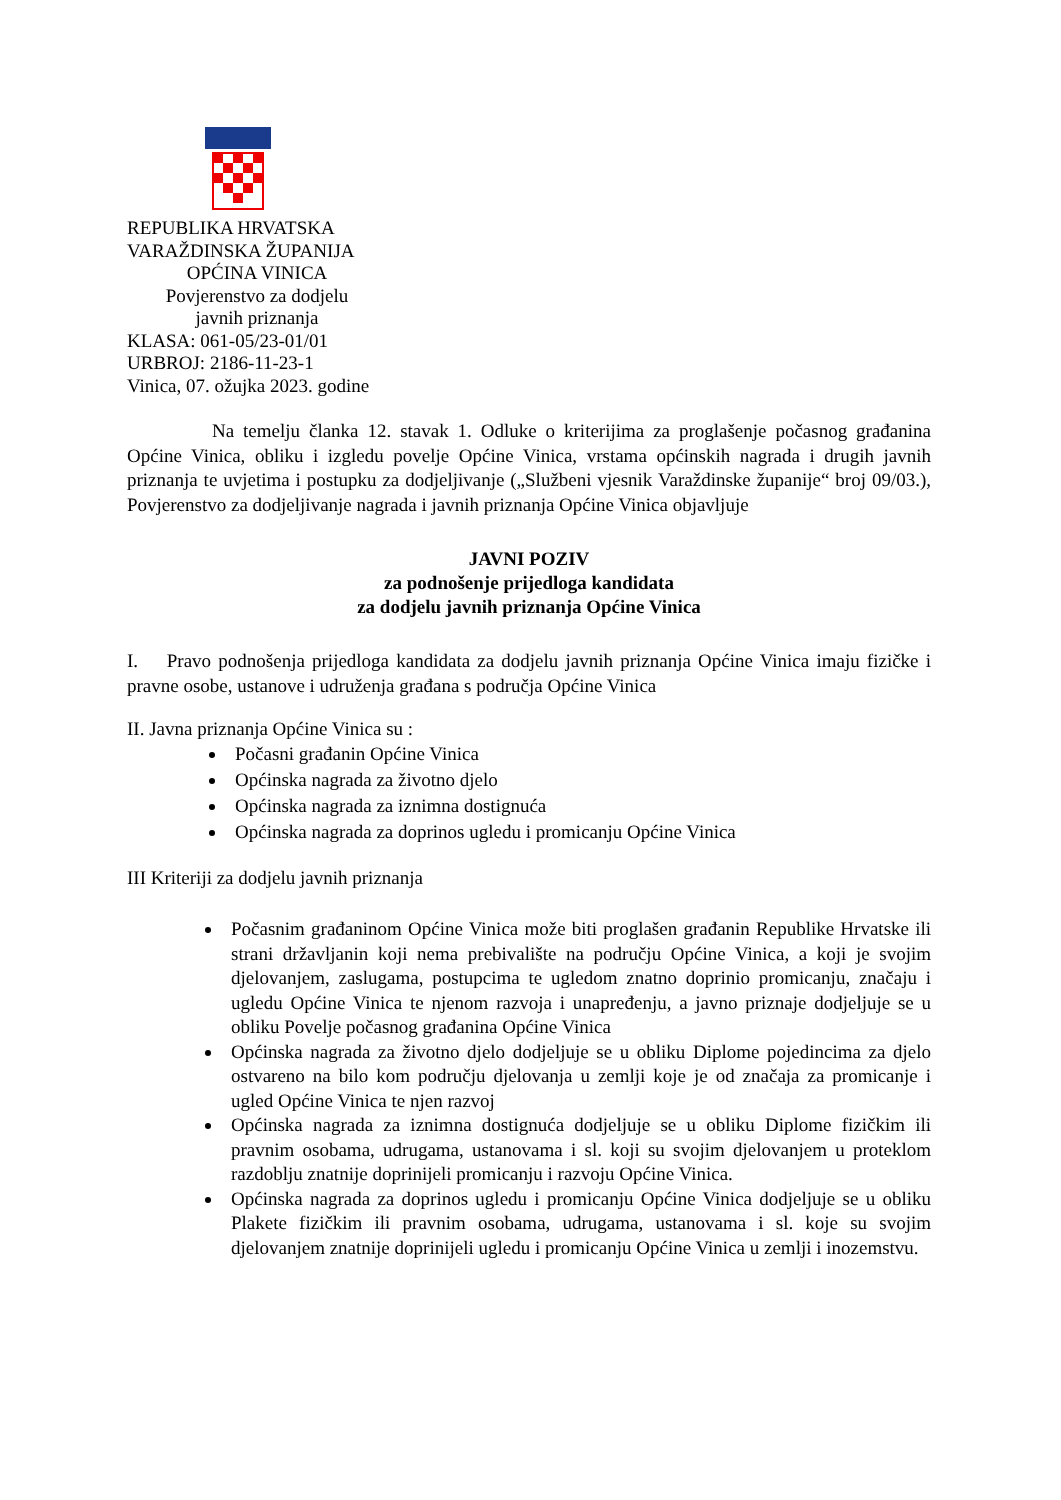REPUBLIKA HRVATSKA
VARAŽDINSKA ŽUPANIJA
OPĆINA VINICA
Povjerenstvo za dodjelu
javnih priznanja
KLASA: 061-05/23-01/01
URBROJ: 2186-11-23-1
Vinica, 07. ožujka 2023. godine
Na temelju članka 12. stavak 1. Odluke o kriterijima za proglašenje počasnog građanina Općine Vinica, obliku i izgledu povelje Općine Vinica, vrstama općinskih nagrada i drugih javnih priznanja te uvjetima i postupku za dodjeljivanje („Službeni vjesnik Varaždinske županije“ broj 09/03.), Povjerenstvo za dodjeljivanje nagrada i javnih priznanja Općine Vinica objavljuje
JAVNI POZIV
za podnošenje prijedloga kandidata
za dodjelu javnih priznanja Općine Vinica
I. Pravo podnošenja prijedloga kandidata za dodjelu javnih priznanja Općine Vinica imaju fizičke i pravne osobe, ustanove i udruženja građana s područja Općine Vinica
II. Javna priznanja Općine Vinica su :
Počasni građanin Općine Vinica
Općinska nagrada za životno djelo
Općinska nagrada za iznimna dostignuća
Općinska nagrada za doprinos ugledu i promicanju Općine Vinica
III Kriteriji za dodjelu javnih priznanja
Počasnim građaninom Općine Vinica može biti proglašen građanin Republike Hrvatske ili strani državljanin koji nema prebivalište na području Općine Vinica, a koji je svojim djelovanjem, zaslugama, postupcima te ugledom znatno doprinio promicanju, značaju i ugledu Općine Vinica te njenom razvoja i unapređenju, a javno priznaje dodjeljuje se u obliku Povelje počasnog građanina Općine Vinica
Općinska nagrada za životno djelo dodjeljuje se u obliku Diplome pojedincima za djelo ostvareno na bilo kom području djelovanja u zemlji koje je od značaja za promicanje i ugled Općine Vinica te njen razvoj
Općinska nagrada za iznimna dostignuća dodjeljuje se u obliku Diplome fizičkim ili pravnim osobama, udrugama, ustanovama i sl. koji su svojim djelovanjem u proteklom razdoblju znatnije doprinijeli promicanju i razvoju Općine Vinica.
Općinska nagrada za doprinos ugledu i promicanju Općine Vinica dodjeljuje se u obliku Plakete fizičkim ili pravnim osobama, udrugama, ustanovama i sl. koje su svojim djelovanjem znatnije doprinijeli ugledu i promicanju Općine Vinica u zemlji i inozemstvu.